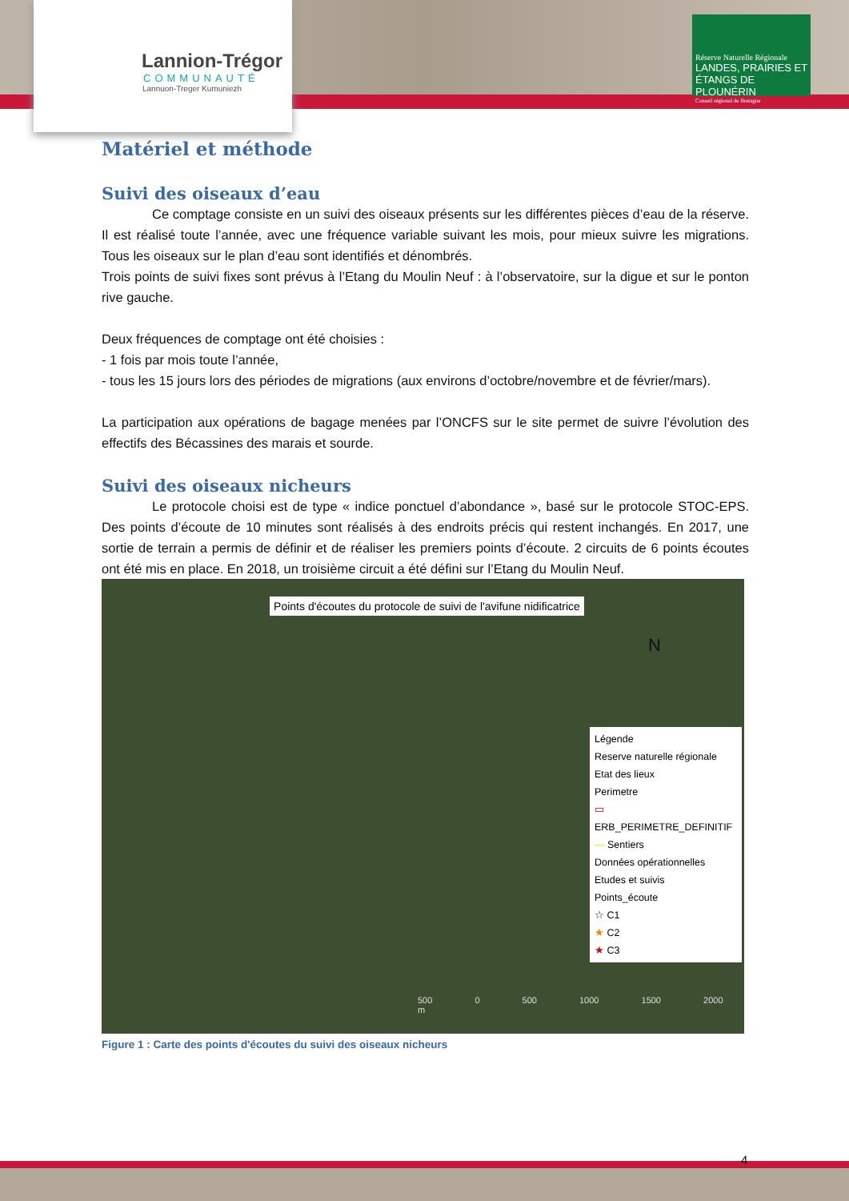Lannion-Trégor
COMMUNAUTÉ
Lannuon-Treger Kumuniezh
Réserve Naturelle Régionale
LANDES, PRAIRIES ET ÉTANGS DE PLOUNÉRIN
Conseil régional de Bretagne
Matériel et méthode
Suivi des oiseaux d’eau
Ce comptage consiste en un suivi des oiseaux présents sur les différentes pièces d’eau de la réserve. Il est réalisé toute l’année, avec une fréquence variable suivant les mois, pour mieux suivre les migrations. Tous les oiseaux sur le plan d’eau sont identifiés et dénombrés.
Trois points de suivi fixes sont prévus à l’Etang du Moulin Neuf : à l’observatoire, sur la digue et sur le ponton rive gauche.
Deux fréquences de comptage ont été choisies :
- 1 fois par mois toute l’année,
- tous les 15 jours lors des périodes de migrations (aux environs d’octobre/novembre et de février/mars).
La participation aux opérations de bagage menées par l’ONCFS sur le site permet de suivre l’évolution des effectifs des Bécassines des marais et sourde.
Suivi des oiseaux nicheurs
Le protocole choisi est de type « indice ponctuel d’abondance », basé sur le protocole STOC-EPS. Des points d’écoute de 10 minutes sont réalisés à des endroits précis qui restent inchangés. En 2017, une sortie de terrain a permis de définir et de réaliser les premiers points d’écoute. 2 circuits de 6 points écoutes ont été mis en place. En 2018, un troisième circuit a été défini sur l’Etang du Moulin Neuf.
Points d'écoutes du protocole de suivi de l'avifune nidificatrice
N
Légende
Reserve naturelle régionale
Etat des lieux
Perimetre
▭ ERB_PERIMETRE_DEFINITIF
— Sentiers
Données opérationnelles
Etudes et suivis
Points_écoute
☆ C1
★ C2
★ C3
500 0 500 1000 1500 2000 m
Figure 1 : Carte des points d'écoutes du suivi des oiseaux nicheurs
4